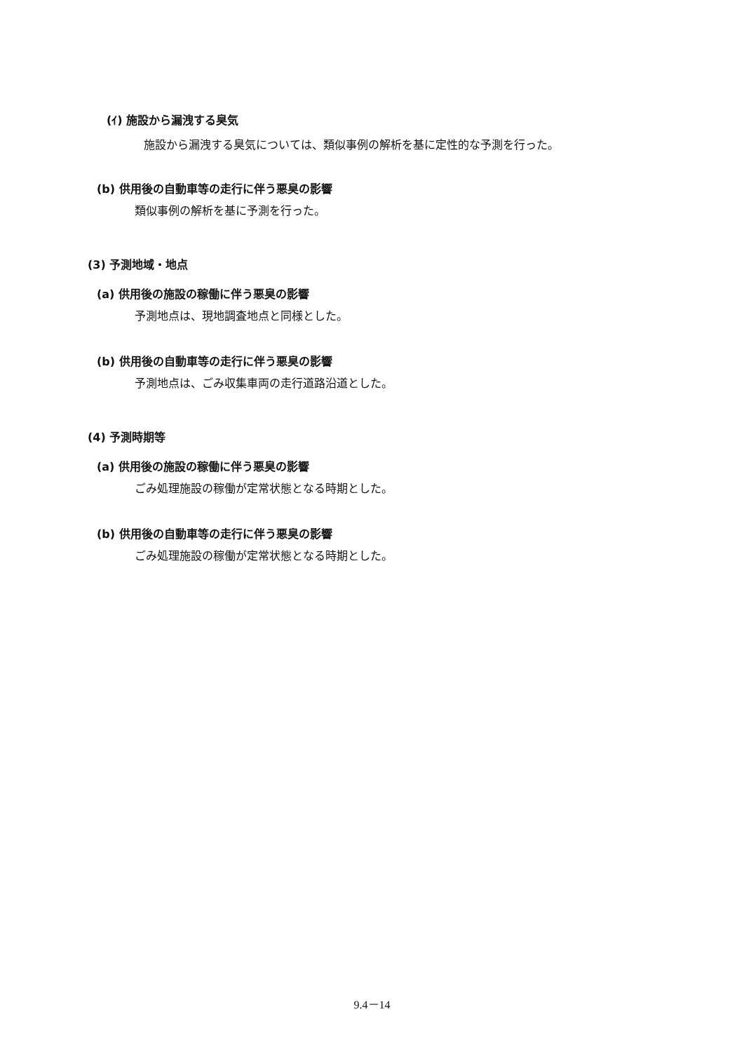(ｲ) 施設から漏洩する臭気
施設から漏洩する臭気については、類似事例の解析を基に定性的な予測を行った。
(b) 供用後の自動車等の走行に伴う悪臭の影響
類似事例の解析を基に予測を行った。
(3) 予測地域・地点
(a) 供用後の施設の稼働に伴う悪臭の影響
予測地点は、現地調査地点と同様とした。
(b) 供用後の自動車等の走行に伴う悪臭の影響
予測地点は、ごみ収集車両の走行道路沿道とした。
(4) 予測時期等
(a) 供用後の施設の稼働に伴う悪臭の影響
ごみ処理施設の稼働が定常状態となる時期とした。
(b) 供用後の自動車等の走行に伴う悪臭の影響
ごみ処理施設の稼働が定常状態となる時期とした。
9.4－14